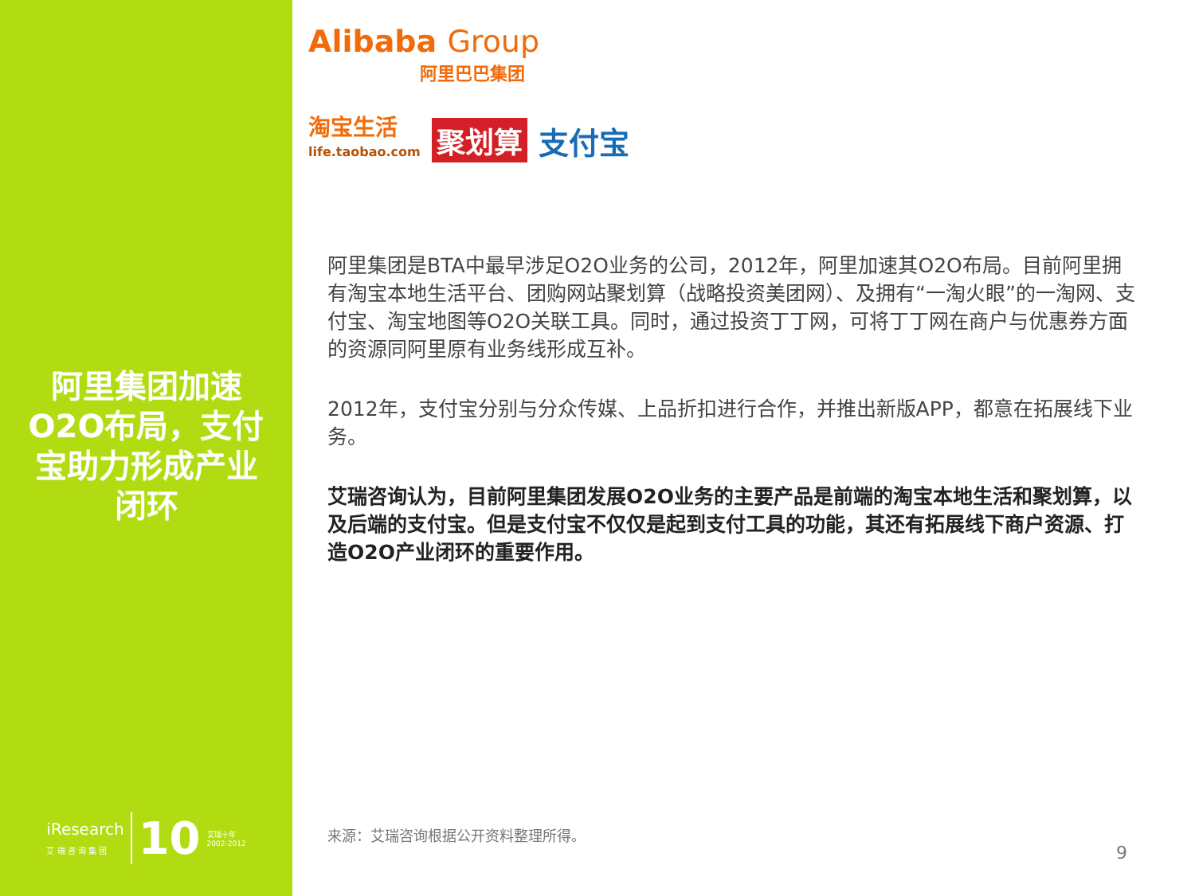阿里集团加速O2O布局，支付宝助力形成产业闭环
iResearch
艾 瑞 咨 询 集 团
10
艾瑞十年
2002-2012
Alibaba Group
阿里巴巴集团
淘宝生活
life.taobao.com
聚划算 支付宝
阿里集团是BTA中最早涉足O2O业务的公司，2012年，阿里加速其O2O布局。目前阿里拥有淘宝本地生活平台、团购网站聚划算（战略投资美团网）、及拥有“一淘火眼”的一淘网、支付宝、淘宝地图等O2O关联工具。同时，通过投资丁丁网，可将丁丁网在商户与优惠券方面的资源同阿里原有业务线形成互补。
2012年，支付宝分别与分众传媒、上品折扣进行合作，并推出新版APP，都意在拓展线下业务。
艾瑞咨询认为，目前阿里集团发展O2O业务的主要产品是前端的淘宝本地生活和聚划算，以及后端的支付宝。但是支付宝不仅仅是起到支付工具的功能，其还有拓展线下商户资源、打造O2O产业闭环的重要作用。
来源：艾瑞咨询根据公开资料整理所得。
9